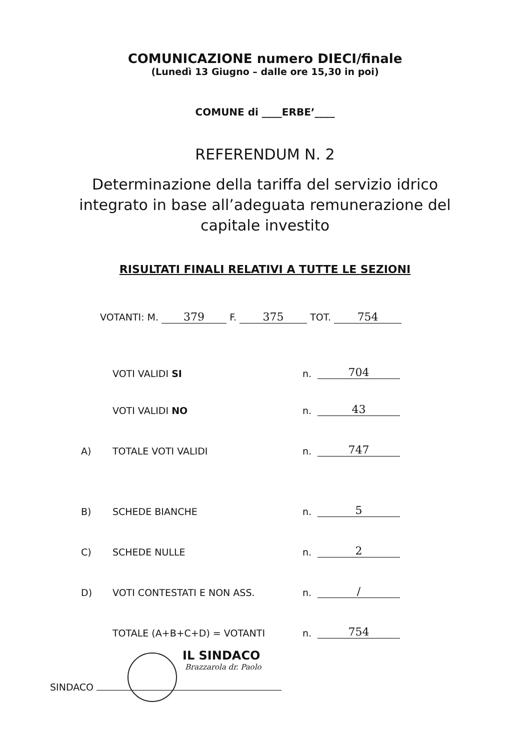COMUNICAZIONE numero DIECI/finale
(Lunedì 13 Giugno – dalle ore 15,30 in poi)
COMUNE di ____ERBE’____
REFERENDUM N. 2
Determinazione della tariffa del servizio idrico
integrato in base all’adeguata remunerazione del
capitale investito
RISULTATI FINALI RELATIVI A TUTTE LE SEZIONI
VOTANTI: M. 379 F. 375 TOT. 754
VOTI VALIDI SI n. 704
VOTI VALIDI NO n. 43
A) TOTALE VOTI VALIDI n. 747
B) SCHEDE BIANCHE n. 5
C) SCHEDE NULLE n. 2
D) VOTI CONTESTATI E NON ASS. n. /
TOTALE (A+B+C+D) = VOTANTI n. 754
IL SINDACO
Brazzarola dr. Paolo
SINDACO